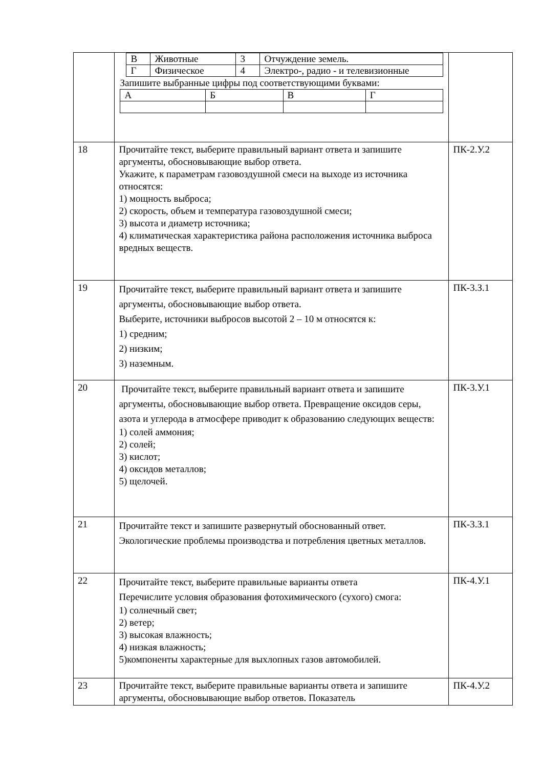| | / В / Животные / 3 / Отчуждение земель. / / Г / Физическое / 4 / Электро-, радио - и телевизионные / Запишите выбранные цифры под соответствующими буквами: / А / Б / В / Г / | |
| 18 | Прочитайте текст, выберите правильный вариант ответа и запишите аргументы, обосновывающие выбор ответа. Укажите, к параметрам газовоздушной смеси на выходе из источника относятся: 1) мощность выброса; 2) скорость, объем и температура газовоздушной смеси; 3) высота и диаметр источника; 4) климатическая характеристика района расположения источника выброса вредных веществ. | ПК-2.У.2 |
| 19 | Прочитайте текст, выберите правильный вариант ответа и запишите аргументы, обосновывающие выбор ответа. Выберите, источники выбросов высотой 2 – 10 м относятся к: 1) средним; 2) низким; 3) наземным. | ПК-3.З.1 |
| 20 | Прочитайте текст, выберите правильный вариант ответа и запишите аргументы, обосновывающие выбор ответа. Превращение оксидов серы, азота и углерода в атмосфере приводит к образованию следующих веществ: 1) солей аммония; 2) солей; 3) кислот; 4) оксидов металлов; 5) щелочей. | ПК-3.У.1 |
| 21 | Прочитайте текст и запишите развернутый обоснованный ответ. Экологические проблемы производства и потребления цветных металлов. | ПК-3.З.1 |
| 22 | Прочитайте текст, выберите правильные варианты ответа Перечислите условия образования фотохимического (сухого) смога: 1) солнечный свет; 2) ветер; 3) высокая влажность; 4) низкая влажность; 5)компоненты характерные для выхлопных газов автомобилей. | ПК-4.У.1 |
| 23 | Прочитайте текст, выберите правильные варианты ответа и запишите аргументы, обосновывающие выбор ответов. Показатель | ПК-4.У.2 |